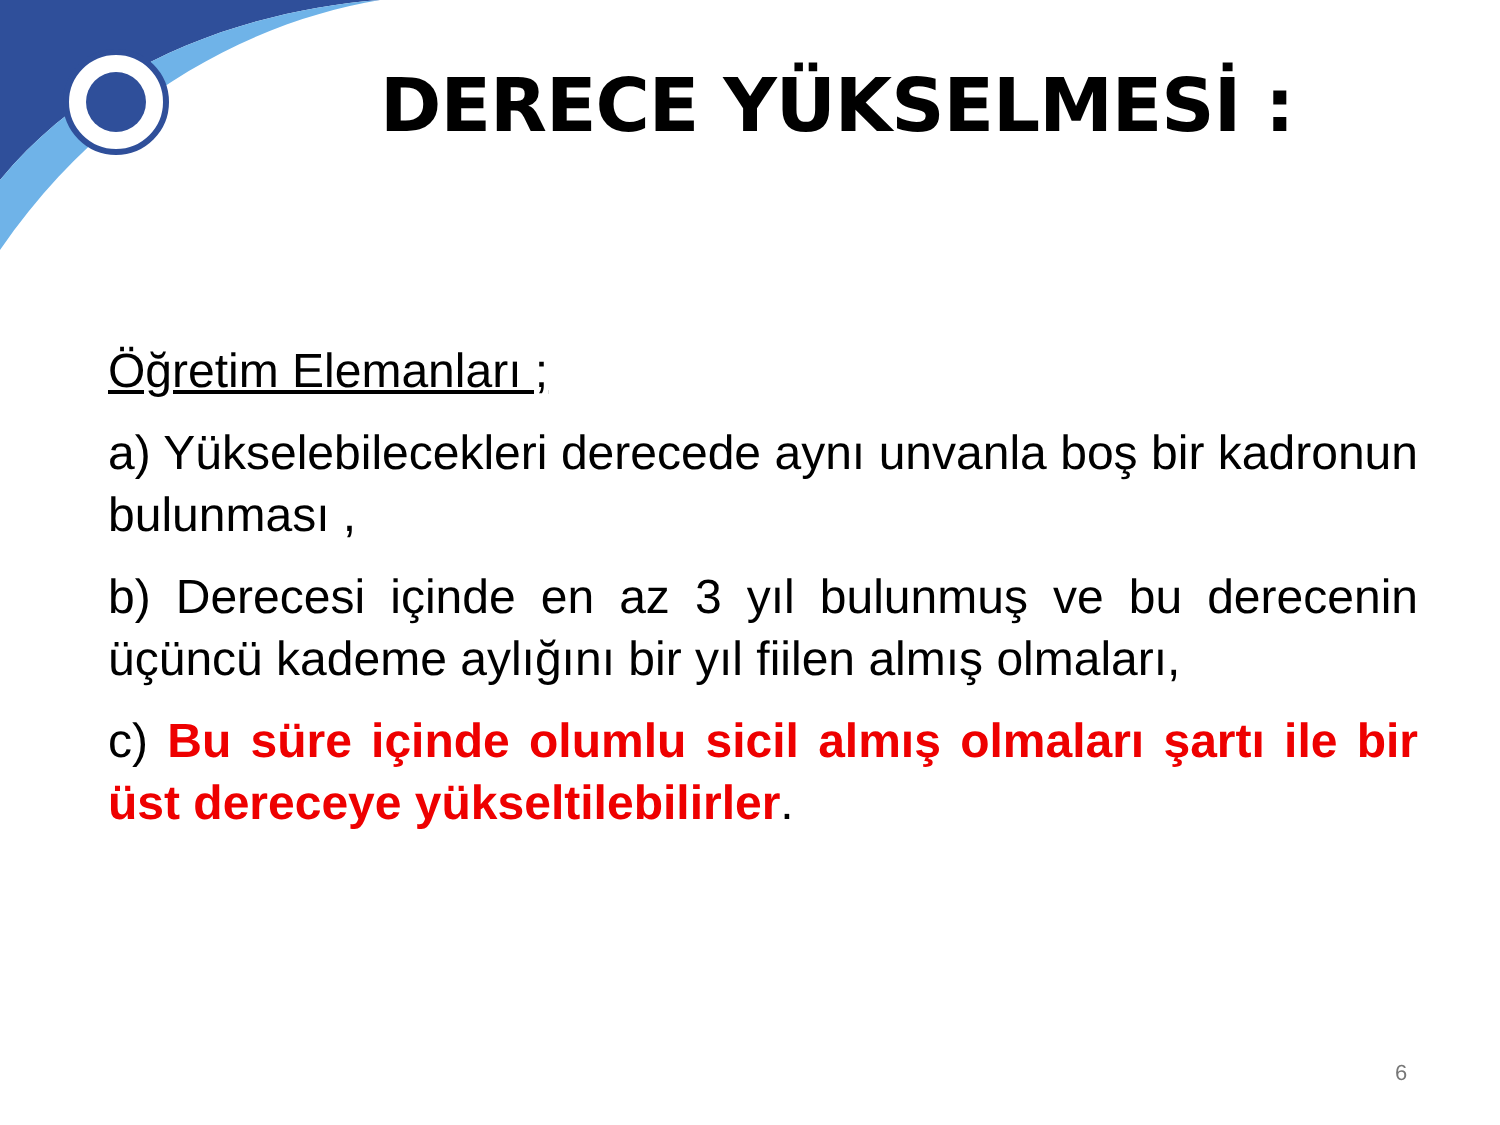DERECE YÜKSELMESİ :
Öğretim Elemanları ;
a) Yükselebilecekleri derecede aynı unvanla boş bir kadronun bulunması ,
b) Derecesi içinde en az 3 yıl bulunmuş ve bu derecenin üçüncü kademe aylığını bir yıl fiilen almış olmaları,
c) Bu süre içinde olumlu sicil almış olmaları şartı ile bir üst dereceye yükseltilebilirler.
6